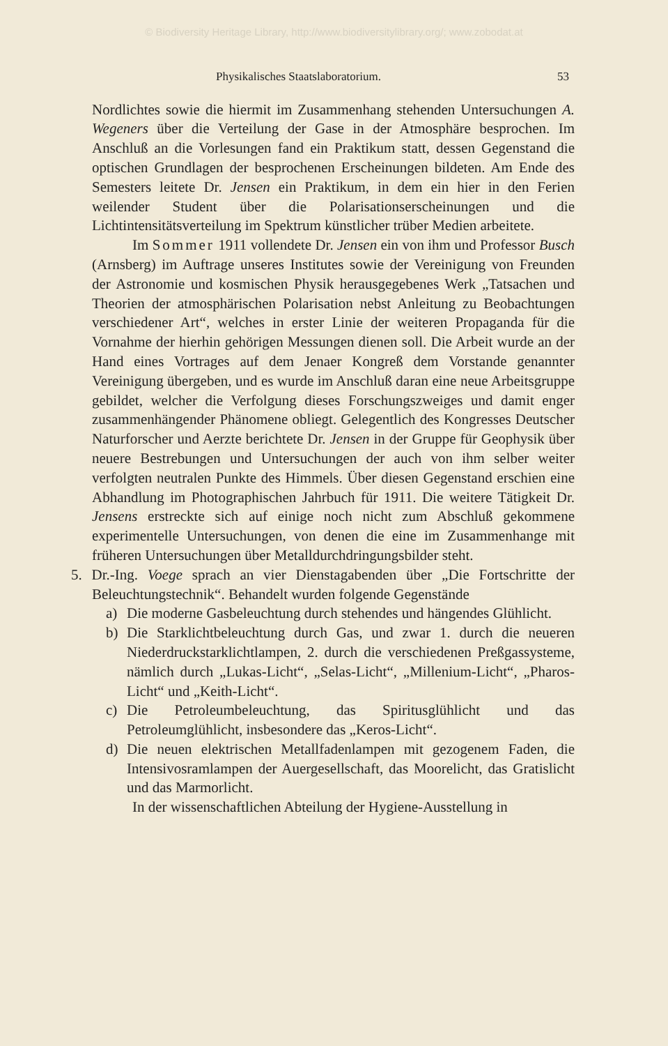© Biodiversity Heritage Library, http://www.biodiversitylibrary.org/; www.zobodat.at
Physikalisches Staatslaboratorium. 53
Nordlichtes sowie die hiermit im Zusammenhang stehenden Untersuchungen A. Wegeners über die Verteilung der Gase in der Atmosphäre besprochen. Im Anschluß an die Vorlesungen fand ein Praktikum statt, dessen Gegenstand die optischen Grundlagen der besprochenen Erscheinungen bildeten. Am Ende des Semesters leitete Dr. Jensen ein Praktikum, in dem ein hier in den Ferien weilender Student über die Polarisationserscheinungen und die Lichtintensitätsverteilung im Spektrum künstlicher trüber Medien arbeitete.
Im Sommer 1911 vollendete Dr. Jensen ein von ihm und Professor Busch (Arnsberg) im Auftrage unseres Institutes sowie der Vereinigung von Freunden der Astronomie und kosmischen Physik herausgegebenes Werk „Tatsachen und Theorien der atmosphärischen Polarisation nebst Anleitung zu Beobachtungen verschiedener Art“, welches in erster Linie der weiteren Propaganda für die Vornahme der hierhin gehörigen Messungen dienen soll. Die Arbeit wurde an der Hand eines Vortrages auf dem Jenaer Kongreß dem Vorstande genannter Vereinigung übergeben, und es wurde im Anschluß daran eine neue Arbeitsgruppe gebildet, welcher die Verfolgung dieses Forschungszweiges und damit enger zusammenhängender Phänomene obliegt. Gelegentlich des Kongresses Deutscher Naturforscher und Aerzte berichtete Dr. Jensen in der Gruppe für Geophysik über neuere Bestrebungen und Untersuchungen der auch von ihm selber weiter verfolgten neutralen Punkte des Himmels. Über diesen Gegenstand erschien eine Abhandlung im Photographischen Jahrbuch für 1911. Die weitere Tätigkeit Dr. Jensens erstreckte sich auf einige noch nicht zum Abschluß gekommene experimentelle Untersuchungen, von denen die eine im Zusammenhange mit früheren Untersuchungen über Metalldurchdringungsbilder steht.
5. Dr.-Ing. Voege sprach an vier Dienstagabenden über „Die Fortschritte der Beleuchtungstechnik“. Behandelt wurden folgende Gegenstände
a) Die moderne Gasbeleuchtung durch stehendes und hängendes Glühlicht.
b) Die Starklichtbeleuchtung durch Gas, und zwar 1. durch die neueren Niederdruckstarklichtlampen, 2. durch die verschiedenen Preßgassysteme, nämlich durch „Lukas-Licht“, „Selas-Licht“, „Millenium-Licht“, „Pharos-Licht“ und „Keith-Licht“.
c) Die Petroleumbeleuchtung, das Spiritusglühlicht und das Petroleumglühlicht, insbesondere das „Keros-Licht“.
d) Die neuen elektrischen Metallfadenlampen mit gezogenem Faden, die Intensivosramlampen der Auergesellschaft, das Moorelicht, das Gratislicht und das Marmorlicht.
In der wissenschaftlichen Abteilung der Hygiene-Ausstellung in